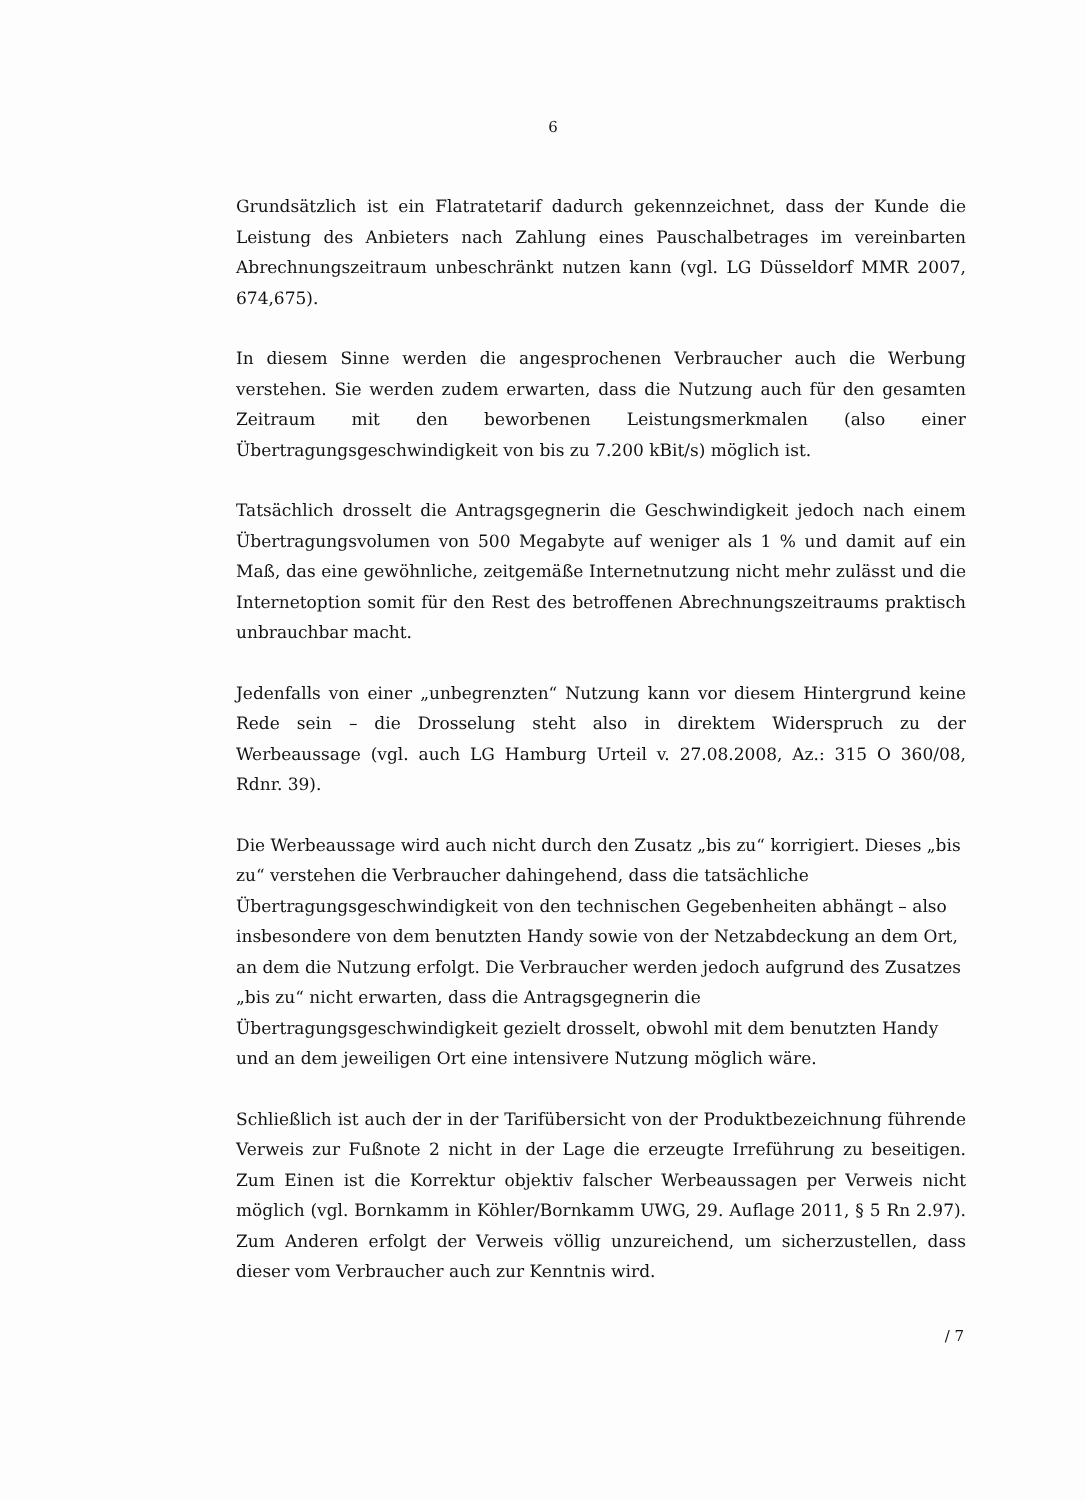6
Grundsätzlich ist ein Flatratetarif dadurch gekennzeichnet, dass der Kunde die Leistung des Anbieters nach Zahlung eines Pauschalbetrages im vereinbarten Abrechnungszeitraum unbeschränkt nutzen kann (vgl. LG Düsseldorf MMR 2007, 674,675).
In diesem Sinne werden die angesprochenen Verbraucher auch die Werbung verstehen. Sie werden zudem erwarten, dass die Nutzung auch für den gesamten Zeitraum mit den beworbenen Leistungsmerkmalen (also einer Übertragungsgeschwindigkeit von bis zu 7.200 kBit/s) möglich ist.
Tatsächlich drosselt die Antragsgegnerin die Geschwindigkeit jedoch nach einem Übertragungsvolumen von 500 Megabyte auf weniger als 1 % und damit auf ein Maß, das eine gewöhnliche, zeitgemäße Internetnutzung nicht mehr zulässt und die Internetoption somit für den Rest des betroffenen Abrechnungszeitraums praktisch unbrauchbar macht.
Jedenfalls von einer „unbegrenzten“ Nutzung kann vor diesem Hintergrund keine Rede sein – die Drosselung steht also in direktem Widerspruch zu der Werbeaussage (vgl. auch LG Hamburg Urteil v. 27.08.2008, Az.: 315 O 360/08, Rdnr. 39).
Die Werbeaussage wird auch nicht durch den Zusatz „bis zu“ korrigiert. Dieses „bis zu“ verstehen die Verbraucher dahingehend, dass die tatsächliche Übertragungsgeschwindigkeit von den technischen Gegebenheiten abhängt – also insbesondere von dem benutzten Handy sowie von der Netzabdeckung an dem Ort, an dem die Nutzung erfolgt. Die Verbraucher werden jedoch aufgrund des Zusatzes „bis zu“ nicht erwarten, dass die Antragsgegnerin die Übertragungsgeschwindigkeit gezielt drosselt, obwohl mit dem benutzten Handy und an dem jeweiligen Ort eine intensivere Nutzung möglich wäre.
Schließlich ist auch der in der Tarifübersicht von der Produktbezeichnung führende Verweis zur Fußnote 2 nicht in der Lage die erzeugte Irreführung zu beseitigen. Zum Einen ist die Korrektur objektiv falscher Werbeaussagen per Verweis nicht möglich (vgl. Bornkamm in Köhler/Bornkamm UWG, 29. Auflage 2011, § 5 Rn 2.97). Zum Anderen erfolgt der Verweis völlig unzureichend, um sicherzustellen, dass dieser vom Verbraucher auch zur Kenntnis wird.
/ 7